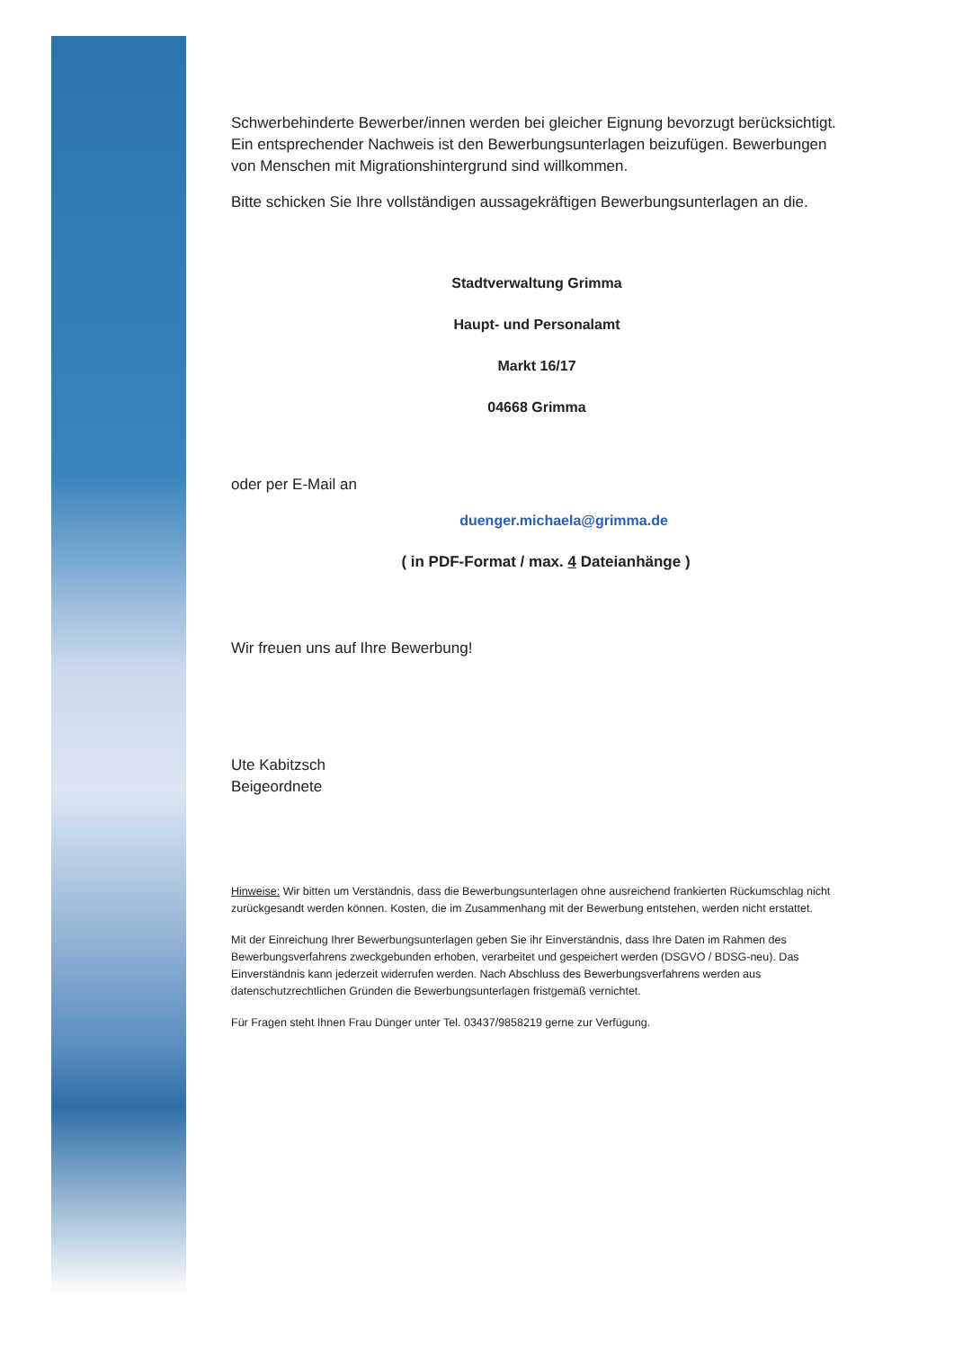Schwerbehinderte Bewerber/innen werden bei gleicher Eignung bevorzugt berücksichtigt. Ein entsprechender Nachweis ist den Bewerbungsunterlagen beizufügen. Bewerbungen von Menschen mit Migrationshintergrund sind willkommen.
Bitte schicken Sie Ihre vollständigen aussagekräftigen Bewerbungsunterlagen an die.
Stadtverwaltung Grimma
Haupt- und Personalamt
Markt 16/17
04668 Grimma
oder per E-Mail an
duenger.michaela@grimma.de
( in PDF-Format / max. 4 Dateianhänge )
Wir freuen uns auf Ihre Bewerbung!
Ute Kabitzsch
Beigeordnete
Hinweise: Wir bitten um Verständnis, dass die Bewerbungsunterlagen ohne ausreichend frankierten Rückumschlag nicht zurückgesandt werden können. Kosten, die im Zusammenhang mit der Bewerbung entstehen, werden nicht erstattet.
Mit der Einreichung Ihrer Bewerbungsunterlagen geben Sie ihr Einverständnis, dass Ihre Daten im Rahmen des Bewerbungsverfahrens zweckgebunden erhoben, verarbeitet und gespeichert werden (DSGVO / BDSG-neu). Das Einverständnis kann jederzeit widerrufen werden. Nach Abschluss des Bewerbungsverfahrens werden aus datenschutzrechtlichen Gründen die Bewerbungsunterlagen fristgemäß vernichtet.
Für Fragen steht Ihnen Frau Dünger unter Tel. 03437/9858219 gerne zur Verfügung.